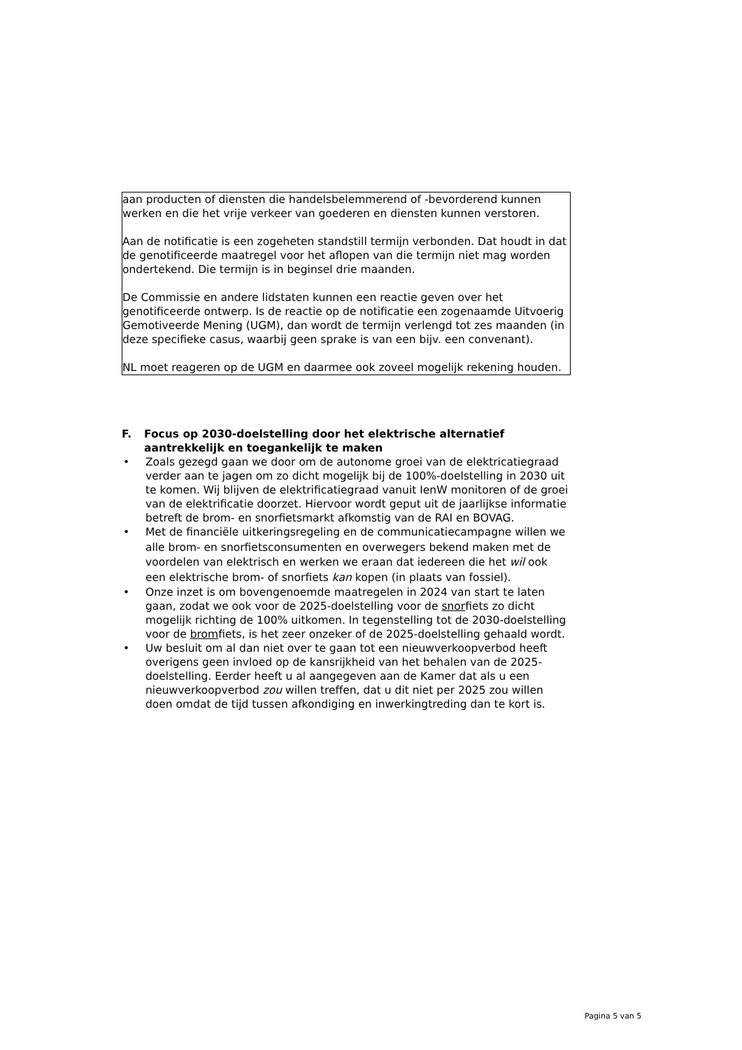aan producten of diensten die handelsbelemmerend of -bevorderend kunnen werken en die het vrije verkeer van goederen en diensten kunnen verstoren.
Aan de notificatie is een zogeheten standstill termijn verbonden. Dat houdt in dat de genotificeerde maatregel voor het aflopen van die termijn niet mag worden ondertekend. Die termijn is in beginsel drie maanden.
De Commissie en andere lidstaten kunnen een reactie geven over het genotificeerde ontwerp. Is de reactie op de notificatie een zogenaamde Uitvoerig Gemotiveerde Mening (UGM), dan wordt de termijn verlengd tot zes maanden (in deze specifieke casus, waarbij geen sprake is van een bijv. een convenant).
NL moet reageren op de UGM en daarmee ook zoveel mogelijk rekening houden.
F. Focus op 2030-doelstelling door het elektrische alternatief aantrekkelijk en toegankelijk te maken
• Zoals gezegd gaan we door om de autonome groei van de elektricatiegraad verder aan te jagen om zo dicht mogelijk bij de 100%-doelstelling in 2030 uit te komen. Wij blijven de elektrificatiegraad vanuit IenW monitoren of de groei van de elektrificatie doorzet. Hiervoor wordt geput uit de jaarlijkse informatie betreft de brom- en snorfietsmarkt afkomstig van de RAI en BOVAG.
•
Met de financiële uitkeringsregeling en de communicatiecampagne willen we alle brom- en snorfietsconsumenten en overwegers bekend maken met de voordelen van elektrisch en werken we eraan dat iedereen die het wil ook een elektrische brom- of snorfiets kan kopen (in plaats van fossiel).
• Onze inzet is om bovengenoemde maatregelen in 2024 van start te laten gaan, zodat we ook voor de 2025-doelstelling voor de snorfiets zo dicht mogelijk richting de 100% uitkomen. In tegenstelling tot de 2030-doelstelling voor de bromfiets, is het zeer onzeker of de 2025-doelstelling gehaald wordt.
• Uw besluit om al dan niet over te gaan tot een nieuwverkoopverbod heeft overigens geen invloed op de kansrijkheid van het behalen van de 2025-doelstelling. Eerder heeft u al aangegeven aan de Kamer dat als u een nieuwverkoopverbod zou willen treffen, dat u dit niet per 2025 zou willen doen omdat de tijd tussen afkondiging en inwerkingtreding dan te kort is.
Pagina 5 van 5